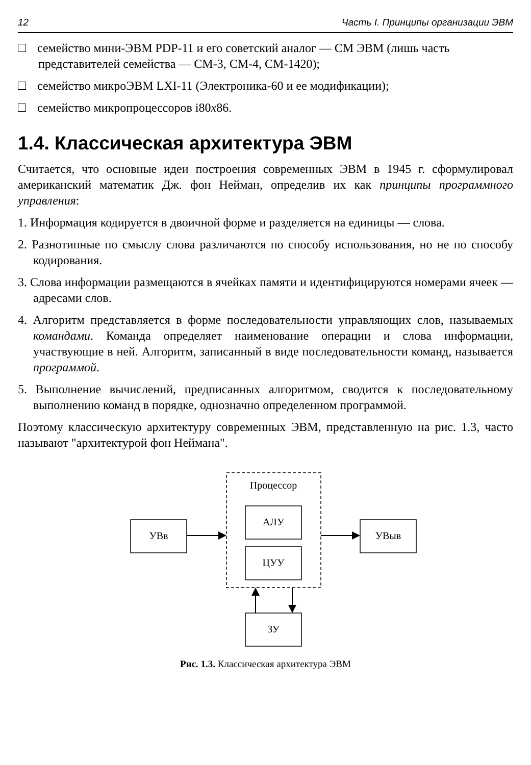12 Часть I. Принципы организации ЭВМ
семейство мини-ЭВМ PDP-11 и его советский аналог — СМ ЭВМ (лишь часть представителей семейства — СМ-3, СМ-4, СМ-1420);
семейство микроЭВМ LXI-11 (Электроника-60 и ее модификации);
семейство микропроцессоров i80x86.
1.4. Классическая архитектура ЭВМ
Считается, что основные идеи построения современных ЭВМ в 1945 г. сформулировал американский математик Дж. фон Нейман, определив их как принципы программного управления:
1. Информация кодируется в двоичной форме и разделяется на единицы — слова.
2. Разнотипные по смыслу слова различаются по способу использования, но не по способу кодирования.
3. Слова информации размещаются в ячейках памяти и идентифицируются номерами ячеек — адресами слов.
4. Алгоритм представляется в форме последовательности управляющих слов, называемых командами. Команда определяет наименование операции и слова информации, участвующие в ней. Алгоритм, записанный в виде последовательности команд, называется программой.
5. Выполнение вычислений, предписанных алгоритмом, сводится к последовательному выполнению команд в порядке, однозначно определенном программой.
Поэтому классическую архитектуру современных ЭВМ, представленную на рис. 1.3, часто называют "архитектурой фон Неймана".
Процессор
АЛУ
ЦУУ
УВв
УВыв
ЗУ
Рис. 1.3. Классическая архитектура ЭВМ